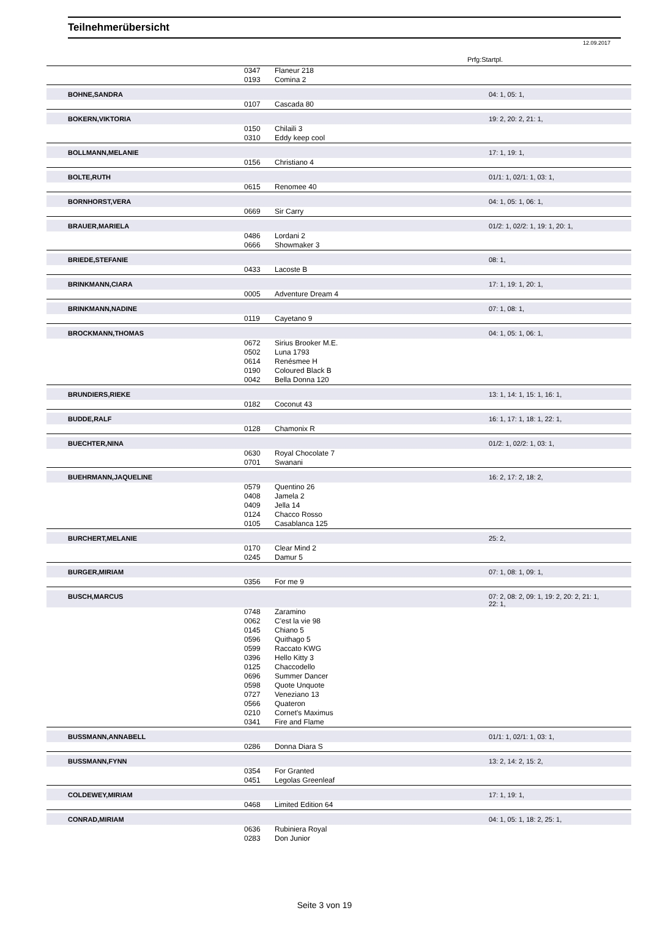Teilnehmerübersicht
12.09.2017
Prfg:Startpl.
| | 0347 | Flaneur 218 | |
| | 0193 | Comina 2 | |
| BOHNE,SANDRA | | | 04: 1, 05: 1, |
| | 0107 | Cascada 80 | |
| BOKERN,VIKTORIA | | | 19: 2, 20: 2, 21: 1, |
| | 0150 | Chilaili 3 | |
| | 0310 | Eddy keep cool | |
| BOLLMANN,MELANIE | | | 17: 1, 19: 1, |
| | 0156 | Christiano 4 | |
| BOLTE,RUTH | | | 01/1: 1, 02/1: 1, 03: 1, |
| | 0615 | Renomee 40 | |
| BORNHORST,VERA | | | 04: 1, 05: 1, 06: 1, |
| | 0669 | Sir Carry | |
| BRAUER,MARIELA | | | 01/2: 1, 02/2: 1, 19: 1, 20: 1, |
| | 0486 | Lordani 2 | |
| | 0666 | Showmaker 3 | |
| BRIEDE,STEFANIE | | | 08: 1, |
| | 0433 | Lacoste B | |
| BRINKMANN,CIARA | | | 17: 1, 19: 1, 20: 1, |
| | 0005 | Adventure Dream 4 | |
| BRINKMANN,NADINE | | | 07: 1, 08: 1, |
| | 0119 | Cayetano 9 | |
| BROCKMANN,THOMAS | | | 04: 1, 05: 1, 06: 1, |
| | 0672 | Sirius Brooker M.E. | |
| | 0502 | Luna 1793 | |
| | 0614 | Renésmee H | |
| | 0190 | Coloured Black B | |
| | 0042 | Bella Donna 120 | |
| BRUNDIERS,RIEKE | | | 13: 1, 14: 1, 15: 1, 16: 1, |
| | 0182 | Coconut 43 | |
| BUDDE,RALF | | | 16: 1, 17: 1, 18: 1, 22: 1, |
| | 0128 | Chamonix R | |
| BUECHTER,NINA | | | 01/2: 1, 02/2: 1, 03: 1, |
| | 0630 | Royal Chocolate 7 | |
| | 0701 | Swanani | |
| BUEHRMANN,JAQUELINE | | | 16: 2, 17: 2, 18: 2, |
| | 0579 | Quentino 26 | |
| | 0408 | Jamela 2 | |
| | 0409 | Jella 14 | |
| | 0124 | Chacco Rosso | |
| | 0105 | Casablanca 125 | |
| BURCHERT,MELANIE | | | 25: 2, |
| | 0170 | Clear Mind 2 | |
| | 0245 | Damur 5 | |
| BURGER,MIRIAM | | | 07: 1, 08: 1, 09: 1, |
| | 0356 | For me 9 | |
| BUSCH,MARCUS | | | 07: 2, 08: 2, 09: 1, 19: 2, 20: 2, 21: 1, 22: 1, |
| | 0748 | Zaramino | |
| | 0062 | C'est la vie 98 | |
| | 0145 | Chiano 5 | |
| | 0596 | Quithago 5 | |
| | 0599 | Raccato KWG | |
| | 0396 | Hello Kitty 3 | |
| | 0125 | Chaccodello | |
| | 0696 | Summer Dancer | |
| | 0598 | Quote Unquote | |
| | 0727 | Veneziano 13 | |
| | 0566 | Quateron | |
| | 0210 | Cornet's Maximus | |
| | 0341 | Fire and Flame | |
| BUSSMANN,ANNABELL | | | 01/1: 1, 02/1: 1, 03: 1, |
| | 0286 | Donna Diara S | |
| BUSSMANN,FYNN | | | 13: 2, 14: 2, 15: 2, |
| | 0354 | For Granted | |
| | 0451 | Legolas Greenleaf | |
| COLDEWEY,MIRIAM | | | 17: 1, 19: 1, |
| | 0468 | Limited Edition 64 | |
| CONRAD,MIRIAM | | | 04: 1, 05: 1, 18: 2, 25: 1, |
| | 0636 | Rubiniera Royal | |
| | 0283 | Don Junior | |
Seite 3 von 19